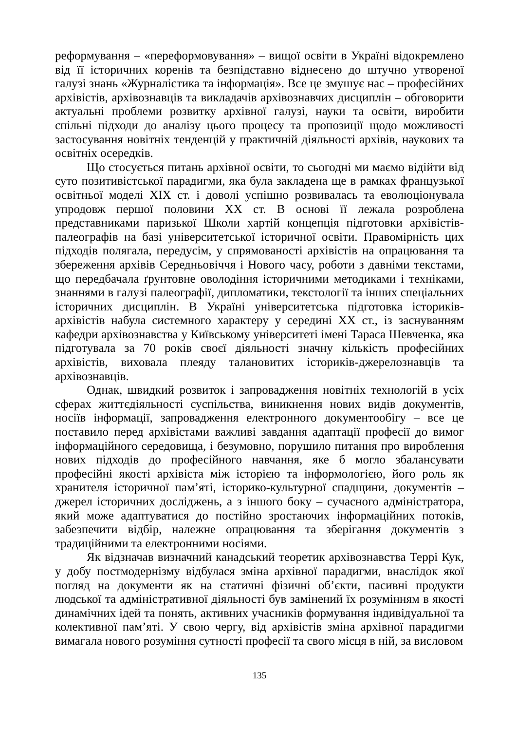реформування – «переформовування» – вищої освіти в Україні відокремлено від її історичних коренів та безпідставно віднесено до штучно утвореної галузі знань «Журналістика та інформація». Все це змушує нас – професійних архівістів, архівознавців та викладачів архівознавчих дисциплін – обговорити актуальні проблеми розвитку архівної галузі, науки та освіти, виробити спільні підходи до аналізу цього процесу та пропозиції щодо можливості застосування новітніх тенденцій у практичній діяльності архівів, наукових та освітніх осередків.
Що стосується питань архівної освіти, то сьогодні ми маємо відійти від суто позитивістської парадигми, яка була закладена ще в рамках французької освітньої моделі XIX ст. і доволі успішно розвивалась та еволюціонувала упродовж першої половини XX ст. В основі її лежала розроблена представниками паризької Школи хартій концепція підготовки архівістів-палеографів на базі університетської історичної освіти. Правомірність цих підходів полягала, передусім, у спрямованості архівістів на опрацювання та збереження архівів Середньовіччя і Нового часу, роботи з давніми текстами, що передбачала ґрунтовне оволодіння історичними методиками і техніками, знаннями в галузі палеографії, дипломатики, текстології та інших спеціальних історичних дисциплін. В Україні університетська підготовка істориків-архівістів набула системного характеру у середині XX ст., із заснуванням кафедри архівознавства у Київському університеті імені Тараса Шевченка, яка підготувала за 70 років своєї діяльності значну кількість професійних архівістів, виховала плеяду талановитих істориків-джерелознавців та архівознавців.
Однак, швидкий розвиток і запровадження новітніх технологій в усіх сферах життєдіяльності суспільства, виникнення нових видів документів, носіїв інформації, запровадження електронного документообігу – все це поставило перед архівістами важливі завдання адаптації професії до вимог інформаційного середовища, і безумовно, порушило питання про вироблення нових підходів до професійного навчання, яке б могло збалансувати професійні якості архівіста між історією та інформологією, його роль як хранителя історичної пам’яті, історико-культурної спадщини, документів – джерел історичних досліджень, а з іншого боку – сучасного адміністратора, який може адаптуватися до постійно зростаючих інформаційних потоків, забезпечити відбір, належне опрацювання та зберігання документів з традиційними та електронними носіями.
Як відзначав визначний канадський теоретик архівознавства Террі Кук, у добу постмодернізму відбулася зміна архівної парадигми, внаслідок якої погляд на документи як на статичні фізичні об’єкти, пасивні продукти людської та адміністративної діяльності був замінений їх розумінням в якості динамічних ідей та понять, активних учасників формування індивідуальної та колективної пам’яті. У свою чергу, від архівістів зміна архівної парадигми вимагала нового розуміння сутності професії та свого місця в ній, за висловом
135